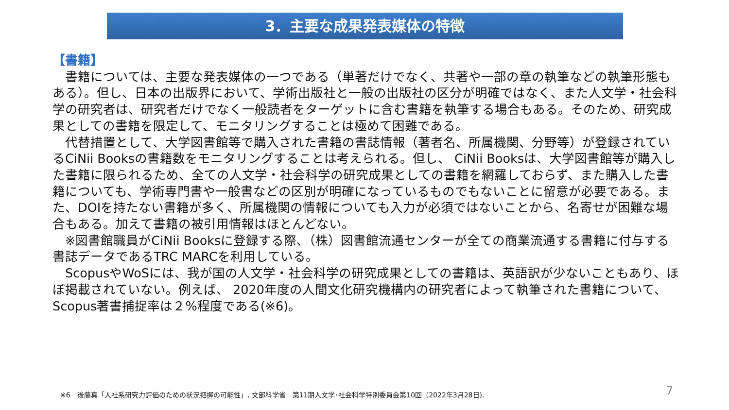3．主要な成果発表媒体の特徴
【書籍】
　書籍については、主要な発表媒体の一つである（単著だけでなく、共著や一部の章の執筆などの執筆形態もある）。但し、日本の出版界において、学術出版社と一般の出版社の区分が明確ではなく、また人文学・社会科学の研究者は、研究者だけでなく一般読者をターゲットに含む書籍を執筆する場合もある。そのため、研究成果としての書籍を限定して、モニタリングすることは極めて困難である。
　代替措置として、大学図書館等で購入された書籍の書誌情報（著者名、所属機関、分野等）が登録されているCiNii Booksの書籍数をモニタリングすることは考えられる。但し、 CiNii Booksは、大学図書館等が購入した書籍に限られるため、全ての人文学・社会科学の研究成果としての書籍を網羅しておらず、また購入した書籍についても、学術専門書や一般書などの区別が明確になっているものでもないことに留意が必要である。また、DOIを持たない書籍が多く、所属機関の情報についても入力が必須ではないことから、名寄せが困難な場合もある。加えて書籍の被引用情報はほとんどない。
　※図書館職員がCiNii Booksに登録する際、（株）図書館流通センターが全ての商業流通する書籍に付与する書誌データであるTRC MARCを利用している。
　ScopusやWoSには、我が国の人文学・社会科学の研究成果としての書籍は、英語訳が少ないこともあり、ほぼ掲載されていない。例えば、 2020年度の人間文化研究機構内の研究者によって執筆された書籍について、Scopus著書捕捉率は２%程度である(※6)。
※6　後藤真「人社系研究力評価のための状況把握の可能性」, 文部科学省　第11期人文学･社会科学特別委員会第10回（2022年3月28日).
7